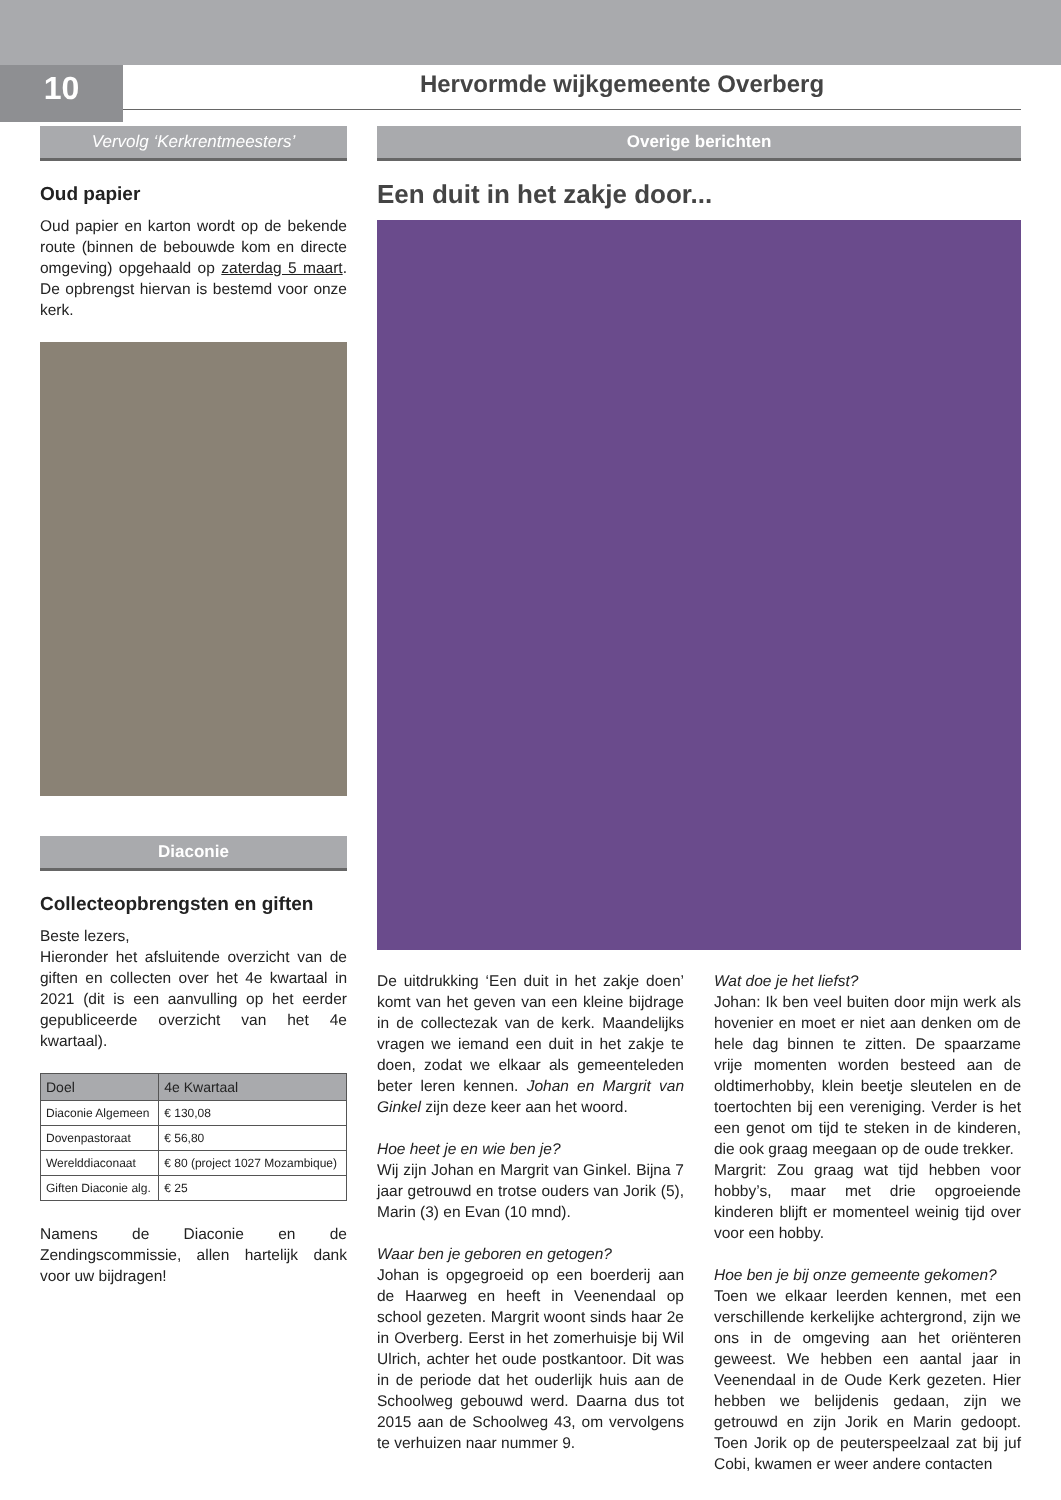10
Hervormde wijkgemeente Overberg
Vervolg ‘Kerkrentmeesters’
Oud papier
Oud papier en karton wordt op de bekende route (binnen de bebouwde kom en directe omgeving) opgehaald op zaterdag 5 maart. De opbrengst hiervan is bestemd voor onze kerk.
Diaconie
Collecteopbrengsten en giften
Beste lezers,
Hieronder het afsluitende overzicht van de giften en collecten over het 4e kwartaal in 2021 (dit is een aanvulling op het eerder gepubliceerde overzicht van het 4e kwartaal).
| Doel | 4e Kwartaal |
| --- | --- |
| Diaconie Algemeen | € 130,08 |
| Dovenpastoraat | € 56,80 |
| Werelddiaconaat | € 80 (project 1027 Mozambique) |
| Giften Diaconie alg. | € 25 |
Namens de Diaconie en de Zendingscommissie, allen hartelijk dank voor uw bijdragen!
Overige berichten
Een duit in het zakje door...
De uitdrukking ‘Een duit in het zakje doen’ komt van het geven van een kleine bijdrage in de collectezak van de kerk. Maandelijks vragen we iemand een duit in het zakje te doen, zodat we elkaar als gemeenteleden beter leren kennen. Johan en Margrit van Ginkel zijn deze keer aan het woord.
Hoe heet je en wie ben je?
Wij zijn Johan en Margrit van Ginkel. Bijna 7 jaar getrouwd en trotse ouders van Jorik (5), Marin (3) en Evan (10 mnd).
Waar ben je geboren en getogen?
Johan is opgegroeid op een boerderij aan de Haarweg en heeft in Veenendaal op school gezeten. Margrit woont sinds haar 2e in Overberg. Eerst in het zomerhuisje bij Wil Ulrich, achter het oude postkantoor. Dit was in de periode dat het ouderlijk huis aan de Schoolweg gebouwd werd. Daarna dus tot 2015 aan de Schoolweg 43, om vervolgens te verhuizen naar nummer 9.
Wat doe je het liefst?
Johan: Ik ben veel buiten door mijn werk als hovenier en moet er niet aan denken om de hele dag binnen te zitten. De spaarzame vrije momenten worden besteed aan de oldtimerhobby, klein beetje sleutelen en de toertochten bij een vereniging. Verder is het een genot om tijd te steken in de kinderen, die ook graag meegaan op de oude trekker.
Margrit: Zou graag wat tijd hebben voor hobby’s, maar met drie opgroeiende kinderen blijft er momenteel weinig tijd over voor een hobby.
Hoe ben je bij onze gemeente gekomen?
Toen we elkaar leerden kennen, met een verschillende kerkelijke achtergrond, zijn we ons in de omgeving aan het oriënteren geweest. We hebben een aantal jaar in Veenendaal in de Oude Kerk gezeten. Hier hebben we belijdenis gedaan, zijn we getrouwd en zijn Jorik en Marin gedoopt. Toen Jorik op de peuterspeelzaal zat bij juf Cobi, kwamen er weer andere contacten